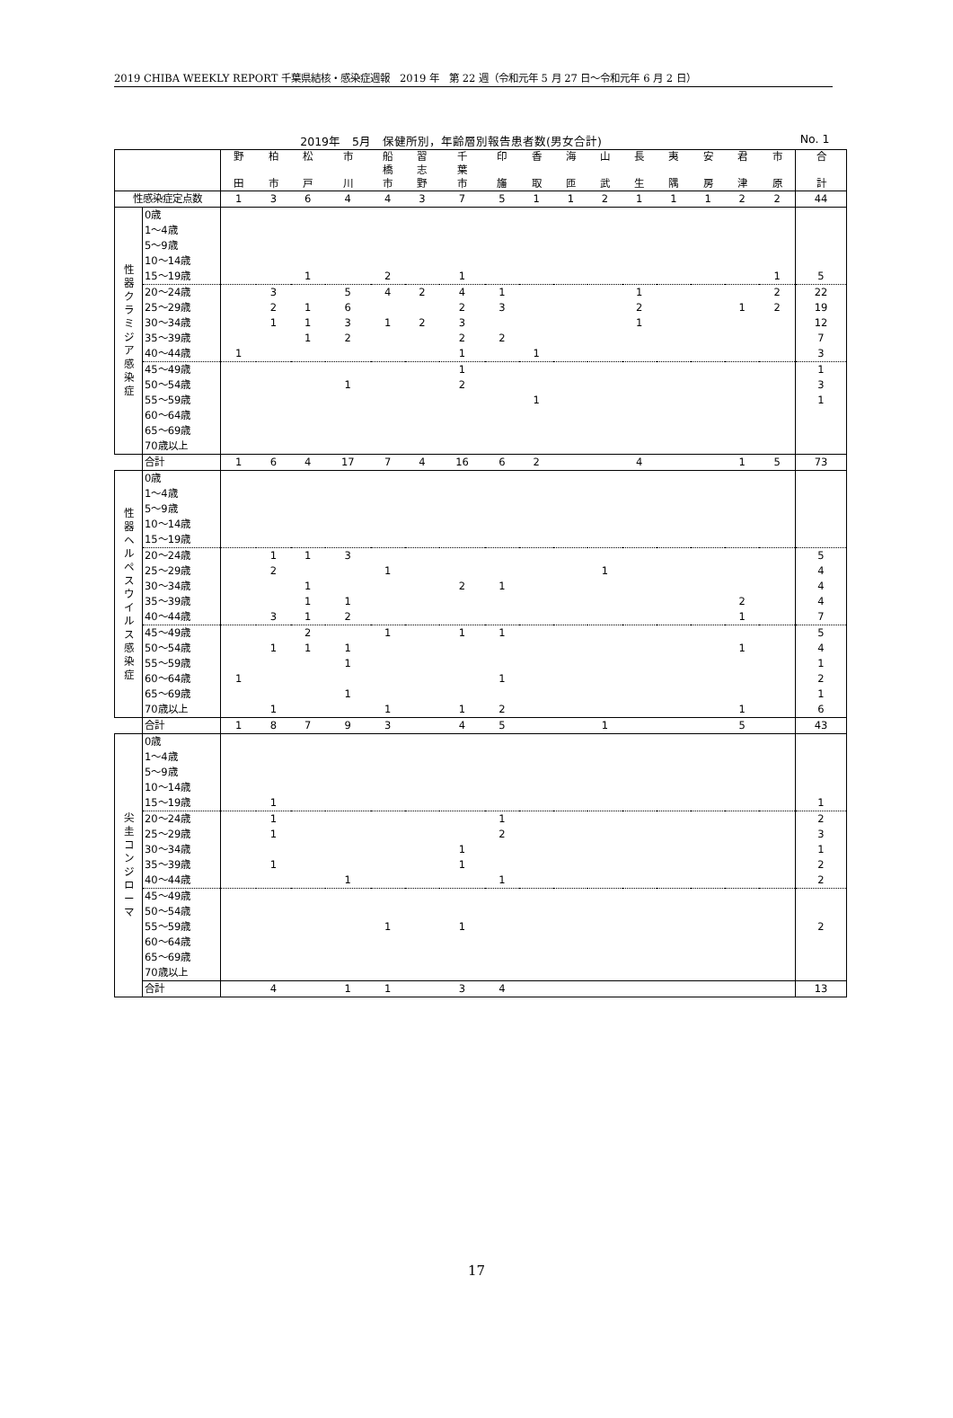2019 CHIBA WEEKLY REPORT 千葉県結核・感染症週報　2019 年　第 22 週（令和元年 5 月 27 日～令和元年 6 月 2 日）
2019年　5月　保健所別，年齢層別報告患者数(男女合計) No. 1
| | | 野 田 | 柏 市 | 松 戸 | 市 川 | 船 橋 市 | 習 志 野 | 千 葉 市 | 印 旛 | 香 取 | 海 匝 | 山 武 | 長 生 | 夷 隅 | 安 房 | 君 津 | 市 原 | 合 計 |
| --- | --- | --- | --- | --- | --- | --- | --- | --- | --- | --- | --- | --- | --- | --- | --- | --- | --- | --- |
| 性感染症定点数 | | 1 | 3 | 6 | 4 | 4 | 3 | 7 | 5 | 1 | 1 | 2 | 1 | 1 | 1 | 2 | 2 | 44 |
| 性 器 ク ラ ミ ジ ア 感 染 症 | 0歳 | | | | | | | | | | | | | | | | | |
| | 1～4歳 | | | | | | | | | | | | | | | | | |
| | 5～9歳 | | | | | | | | | | | | | | | | | |
| | 10～14歳 | | | | | | | | | | | | | | | | | |
| | 15～19歳 | | | 1 | | 2 | | 1 | | | | | | | | | 1 | 5 |
| | 20～24歳 | | 3 | | 5 | 4 | 2 | 4 | 1 | | | | 1 | | | | 2 | 22 |
| | 25～29歳 | | 2 | 1 | 6 | | | 2 | 3 | | | | 2 | | | 1 | 2 | 19 |
| | 30～34歳 | | 1 | 1 | 3 | 1 | 2 | 3 | | | | | 1 | | | | | 12 |
| | 35～39歳 | | | 1 | 2 | | | 2 | 2 | | | | | | | | | 7 |
| | 40～44歳 | 1 | | | | | | 1 | | 1 | | | | | | | | 3 |
| | 45～49歳 | | | | | | | 1 | | | | | | | | | | 1 |
| | 50～54歳 | | | | 1 | | | 2 | | | | | | | | | | 3 |
| | 55～59歳 | | | | | | | | | 1 | | | | | | | | 1 |
| | 60～64歳 | | | | | | | | | | | | | | | | | |
| | 65～69歳 | | | | | | | | | | | | | | | | | |
| | 70歳以上 | | | | | | | | | | | | | | | | | |
| | 合計 | 1 | 6 | 4 | 17 | 7 | 4 | 16 | 6 | 2 | | | 4 | | | 1 | 5 | 73 |
| 性 器 ヘ ル ペ ス ウ イ ル ス 感 染 症 | 0歳 | | | | | | | | | | | | | | | | | |
| | 1～4歳 | | | | | | | | | | | | | | | | | |
| | 5～9歳 | | | | | | | | | | | | | | | | | |
| | 10～14歳 | | | | | | | | | | | | | | | | | |
| | 15～19歳 | | | | | | | | | | | | | | | | | |
| | 20～24歳 | | 1 | 1 | 3 | | | | | | | | | | | | | 5 |
| | 25～29歳 | | 2 | | | 1 | | | | | | 1 | | | | | | 4 |
| | 30～34歳 | | | 1 | | | | 2 | 1 | | | | | | | | | 4 |
| | 35～39歳 | | | 1 | 1 | | | | | | | | | | | 2 | | 4 |
| | 40～44歳 | | 3 | 1 | 2 | | | | | | | | | | | 1 | | 7 |
| | 45～49歳 | | | 2 | | 1 | | 1 | 1 | | | | | | | | | 5 |
| | 50～54歳 | | 1 | 1 | 1 | | | | | | | | | | | 1 | | 4 |
| | 55～59歳 | | | | 1 | | | | | | | | | | | | | 1 |
| | 60～64歳 | 1 | | | | | | | 1 | | | | | | | | | 2 |
| | 65～69歳 | | | | 1 | | | | | | | | | | | | | 1 |
| | 70歳以上 | | 1 | | | 1 | | 1 | 2 | | | | | | | 1 | | 6 |
| | 合計 | 1 | 8 | 7 | 9 | 3 | | 4 | 5 | | | 1 | | | | 5 | | 43 |
| 尖 圭 コ ン ジ ロ ー マ | 0歳 | | | | | | | | | | | | | | | | | |
| | 1～4歳 | | | | | | | | | | | | | | | | | |
| | 5～9歳 | | | | | | | | | | | | | | | | | |
| | 10～14歳 | | | | | | | | | | | | | | | | | |
| | 15～19歳 | | 1 | | | | | | | | | | | | | | | 1 |
| | 20～24歳 | | 1 | | | | | | 1 | | | | | | | | | 2 |
| | 25～29歳 | | 1 | | | | | | 2 | | | | | | | | | 3 |
| | 30～34歳 | | | | | | | 1 | | | | | | | | | | 1 |
| | 35～39歳 | | 1 | | | | | 1 | | | | | | | | | | 2 |
| | 40～44歳 | | | | 1 | | | | 1 | | | | | | | | | 2 |
| | 45～49歳 | | | | | | | | | | | | | | | | | |
| | 50～54歳 | | | | | | | | | | | | | | | | | |
| | 55～59歳 | | | | | 1 | | 1 | | | | | | | | | | 2 |
| | 60～64歳 | | | | | | | | | | | | | | | | | |
| | 65～69歳 | | | | | | | | | | | | | | | | | |
| | 70歳以上 | | | | | | | | | | | | | | | | | |
| | 合計 | | 4 | | 1 | 1 | | 3 | 4 | | | | | | | | | 13 |
17